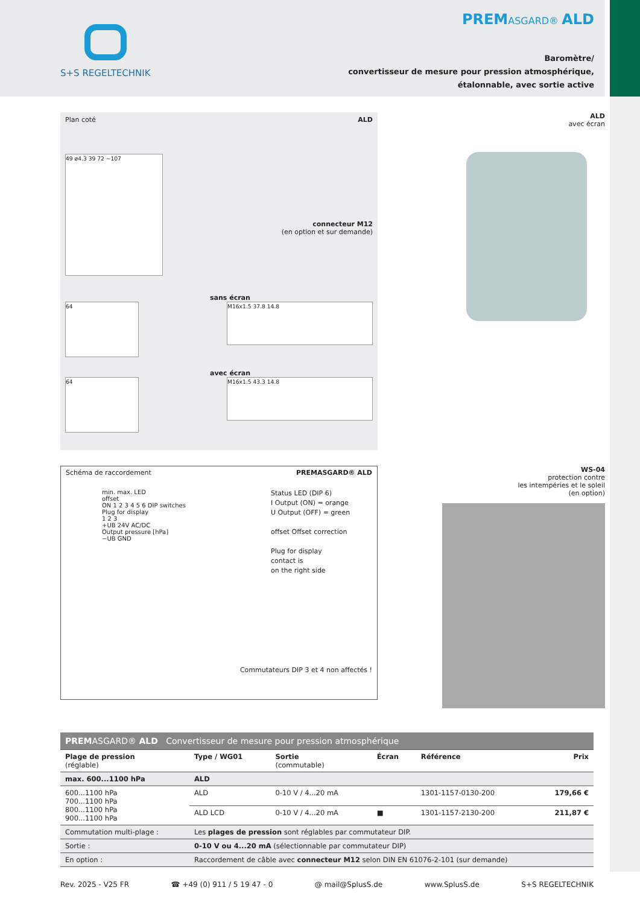S+S REGELTECHNIK
PREMASGARD® ALD
Baromètre/
convertisseur de mesure pour pression atmosphérique,
étalonnable, avec sortie active
Plan coté ALD
49 ø4.3 39 72 ~107
connecteur M12
(en option et sur demande)
sans écran
64
M16x1.5 37.8 14.8
avec écran
64
M16x1.5 43.3 14.8
Schéma de raccordement PREMASGARD® ALD
min. max. LED
offset
ON 1 2 3 4 5 6 DIP switches
Plug for display
1 2 3
+UB 24V AC/DC
Output pressure [hPa]
−UB GND
Status LED (DIP 6)
I Output (ON) = orange
U Output (OFF) = green
offset Offset correction
Plug for display
contact is
on the right side
Commutateurs DIP 3 et 4 non affectés !
ALD
avec écran
WS-04
protection contre
les intempéries et le soleil
(en option)
| PREM ASGARD® ALD Convertisseur de mesure pour pression atmosphérique | | | | | |
| --- | --- | --- | --- | --- | --- |
| Plage de pression (réglable) | Type / WG01 | Sortie (commutable) | Écran | Référence | Prix |
| max. 600...1100 hPa | ALD | | | | |
| 600...1100 hPa 700...1100 hPa 800...1100 hPa 900...1100 hPa | ALD | 0-10 V / 4...20 mA | | 1301-1157-0130-200 | 179,66 € |
| | ALD LCD | 0-10 V / 4...20 mA | ■ | 1301-1157-2130-200 | 211,87 € |
| Commutation multi-plage : | Les plages de pression sont réglables par commutateur DIP. | | | | |
| Sortie : | 0-10 V ou 4...20 mA (sélectionnable par commutateur DIP) | | | | |
| En option : | Raccordement de câble avec connecteur M12 selon DIN EN 61076-2-101 (sur demande) | | | | |
Rev. 2025 - V25 FR ☎ +49 (0) 911 / 5 19 47 - 0 @ mail@SplusS.de www.SplusS.de S+S REGELTECHNIK